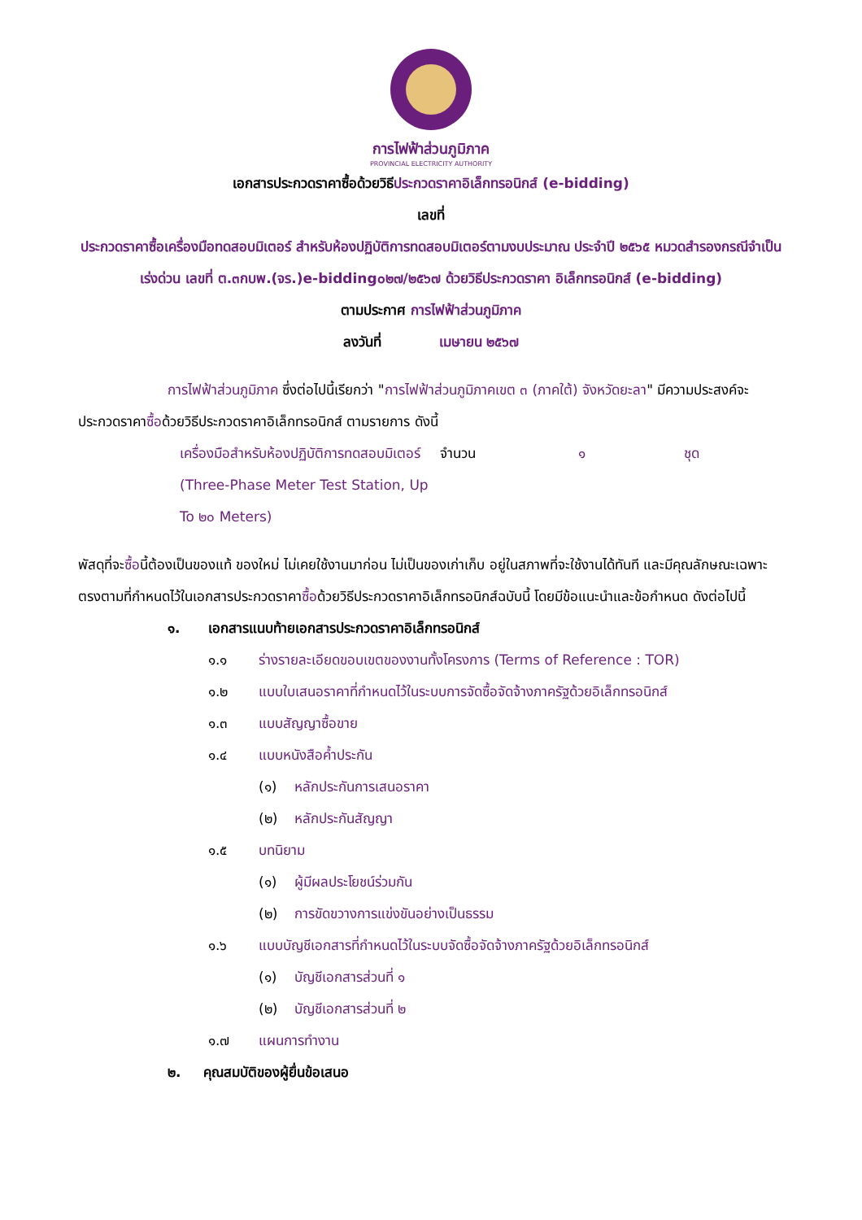การไฟฟ้าส่วนภูมิภาค
PROVINCIAL ELECTRICITY AUTHORITY
เอกสารประกวดราคาซื้อด้วยวิธีประกวดราคาอิเล็กทรอนิกส์ (e-bidding)
เลขที่
ประกวดราคาซื้อเครื่องมือทดสอบมิเตอร์ สำหรับห้องปฏิบัติการทดสอบมิเตอร์ตามงบประมาณ ประจำปี ๒๕๖๕ หมวดสำรองกรณีจำเป็นเร่งด่วน เลขที่ ต.๓กบพ.(จร.)e-bidding๐๒๗/๒๕๖๗ ด้วยวิธีประกวดราคา อิเล็กทรอนิกส์ (e-bidding)
ตามประกาศ การไฟฟ้าส่วนภูมิภาค
ลงวันที่ เมษายน ๒๕๖๗
การไฟฟ้าส่วนภูมิภาค ซึ่งต่อไปนี้เรียกว่า "การไฟฟ้าส่วนภูมิภาคเขต ๓ (ภาคใต้) จังหวัดยะลา" มีความประสงค์จะประกวดราคาซื้อด้วยวิธีประกวดราคาอิเล็กทรอนิกส์ ตามรายการ ดังนี้
เครื่องมือสำหรับห้องปฏิบัติการทดสอบมิเตอร์ (Three-Phase Meter Test Station, Up To ๒๐ Meters) จำนวน ๑ ชุด
พัสดุที่จะซื้อนี้ต้องเป็นของแท้ ของใหม่ ไม่เคยใช้งานมาก่อน ไม่เป็นของเก่าเก็บ อยู่ในสภาพที่จะใช้งานได้ทันที และมีคุณลักษณะเฉพาะตรงตามที่กำหนดไว้ในเอกสารประกวดราคาซื้อด้วยวิธีประกวดราคาอิเล็กทรอนิกส์ฉบับนี้ โดยมีข้อแนะนำและข้อกำหนด ดังต่อไปนี้
๑. เอกสารแนบท้ายเอกสารประกวดราคาอิเล็กทรอนิกส์
๑.๑ ร่างรายละเอียดขอบเขตของงานทั้งโครงการ (Terms of Reference : TOR)
๑.๒ แบบใบเสนอราคาที่กำหนดไว้ในระบบการจัดซื้อจัดจ้างภาครัฐด้วยอิเล็กทรอนิกส์
๑.๓ แบบสัญญาซื้อขาย
๑.๔ แบบหนังสือค้ำประกัน
(๑) หลักประกันการเสนอราคา
(๒) หลักประกันสัญญา
๑.๕ บทนิยาม
(๑) ผู้มีผลประโยชน์ร่วมกัน
(๒) การขัดขวางการแข่งขันอย่างเป็นธรรม
๑.๖ แบบบัญชีเอกสารที่กำหนดไว้ในระบบจัดซื้อจัดจ้างภาครัฐด้วยอิเล็กทรอนิกส์
(๑) บัญชีเอกสารส่วนที่ ๑
(๒) บัญชีเอกสารส่วนที่ ๒
๑.๗ แผนการทำงาน
๒. คุณสมบัติของผู้ยื่นข้อเสนอ